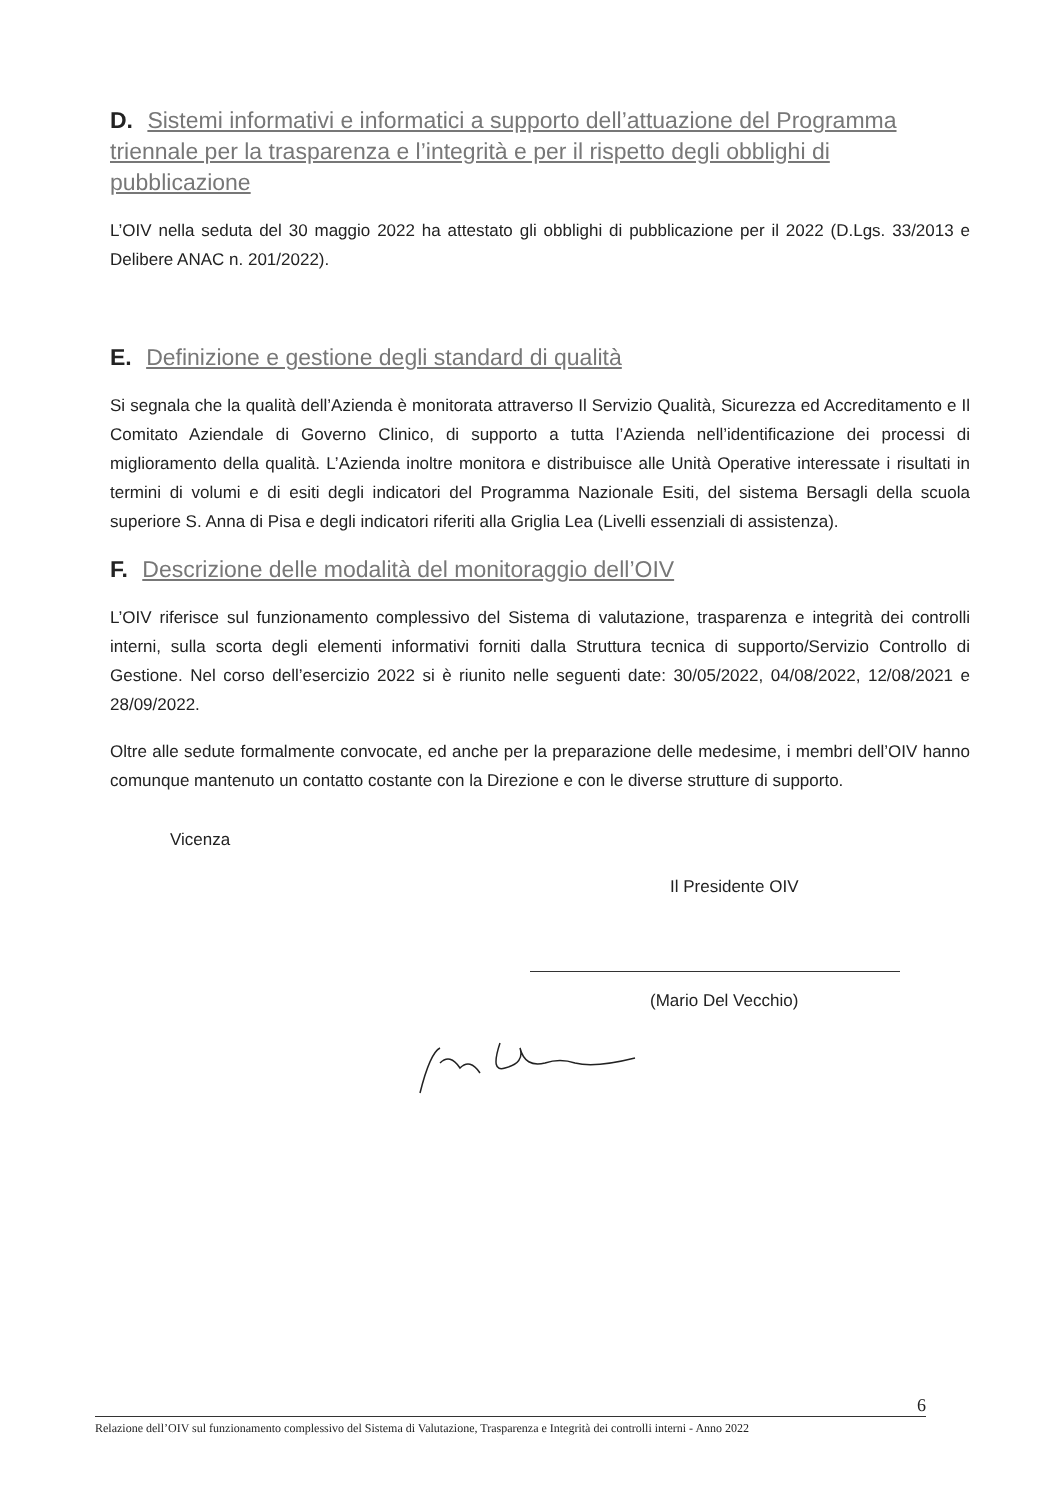D. Sistemi informativi e informatici a supporto dell’attuazione del Programma triennale per la trasparenza e l’integrità e per il rispetto degli obblighi di pubblicazione
L’OIV nella seduta del 30 maggio 2022 ha attestato gli obblighi di pubblicazione per il 2022 (D.Lgs. 33/2013 e Delibere ANAC n. 201/2022).
E. Definizione e gestione degli standard di qualità
Si segnala che la qualità dell’Azienda è monitorata attraverso Il Servizio Qualità, Sicurezza ed Accreditamento e Il Comitato Aziendale di Governo Clinico, di supporto a tutta l’Azienda nell’identificazione dei processi di miglioramento della qualità. L’Azienda inoltre monitora e distribuisce alle Unità Operative interessate i risultati in termini di volumi e di esiti degli indicatori del Programma Nazionale Esiti, del sistema Bersagli della scuola superiore S. Anna di Pisa e degli indicatori riferiti alla Griglia Lea (Livelli essenziali di assistenza).
F. Descrizione delle modalità del monitoraggio dell’OIV
L’OIV riferisce sul funzionamento complessivo del Sistema di valutazione, trasparenza e integrità dei controlli interni, sulla scorta degli elementi informativi forniti dalla Struttura tecnica di supporto/Servizio Controllo di Gestione. Nel corso dell’esercizio 2022 si è riunito nelle seguenti date: 30/05/2022, 04/08/2022, 12/08/2021 e 28/09/2022.
Oltre alle sedute formalmente convocate, ed anche per la preparazione delle medesime, i membri dell’OIV hanno comunque mantenuto un contatto costante con la Direzione e con le diverse strutture di supporto.
Vicenza
Il Presidente OIV
(Mario Del Vecchio)
6
Relazione dell’OIV sul funzionamento complessivo del Sistema di Valutazione, Trasparenza e Integrità dei controlli interni - Anno 2022